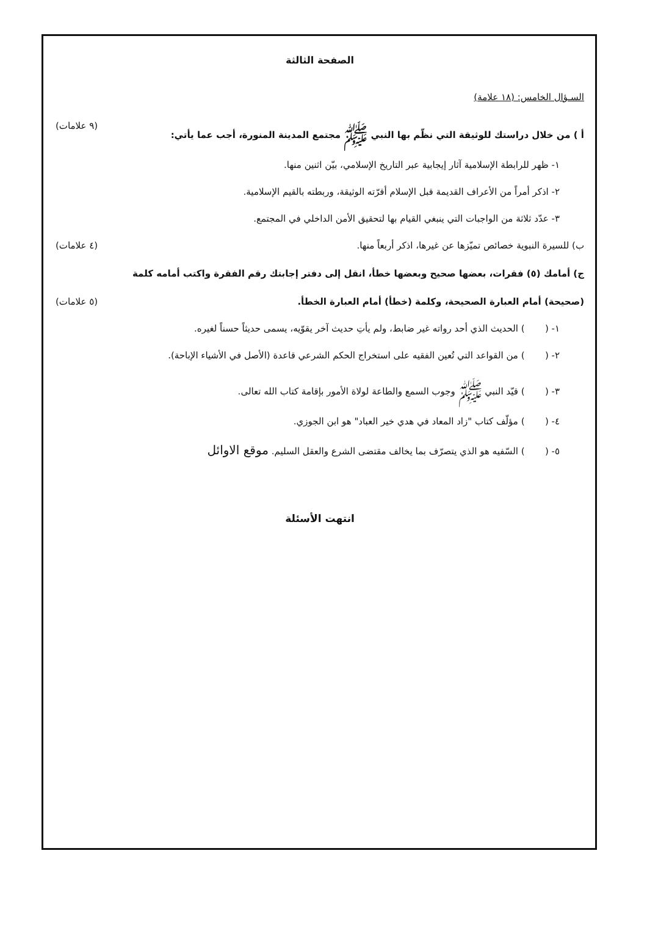الصفحة الثالثة
السـؤال الخامس: (١٨ علامة)
أ ) من خلال دراستك للوثيقة التي نظّم بها النبي ﷺ مجتمع المدينة المنورة، أجب عما يأتي: (٩ علامات)
١- ظهر للرابطة الإسلامية آثار إيجابية عبر التاريخ الإسلامي، بيّن اثنين منها.
٢- اذكر أمراً من الأعراف القديمة قبل الإسلام أقرّته الوثيقة، وربطته بالقيم الإسلامية.
٣- عدّد ثلاثة من الواجبات التي ينبغي القيام بها لتحقيق الأمن الداخلي في المجتمع.
ب) للسيرة النبوية خصائص تميّزها عن غيرها، اذكر أربعاً منها. (٤ علامات)
ج) أمامك (٥) فقرات، بعضها صحيح وبعضها خطأ، انقل إلى دفتر إجابتك رقم الفقرة واكتب أمامه كلمة
(صحيحة) أمام العبارة الصحيحة، وكلمة (خطأ) أمام العبارة الخطأ. (٥ علامات)
١- ( ) الحديث الذي أحد رواته غير ضابط، ولم يأتِ حديث آخر يقوّيه، يسمى حديثاً حسناً لغيره.
٢- ( ) من القواعد التي تُعين الفقيه على استخراج الحكم الشرعي قاعدة (الأصل في الأشياء الإباحة).
٣- ( ) قيّد النبي ﷺ وجوب السمع والطاعة لولاة الأمور بإقامة كتاب الله تعالى.
٤- ( ) مؤلّف كتاب "زاد المعاد في هدي خير العباد" هو ابن الجوزي.
٥- ( ) السّفيه هو الذي يتصرّف بما يخالف مقتضى الشرع والعقل السليم. موقع الاوائل
انتهت الأسئلة